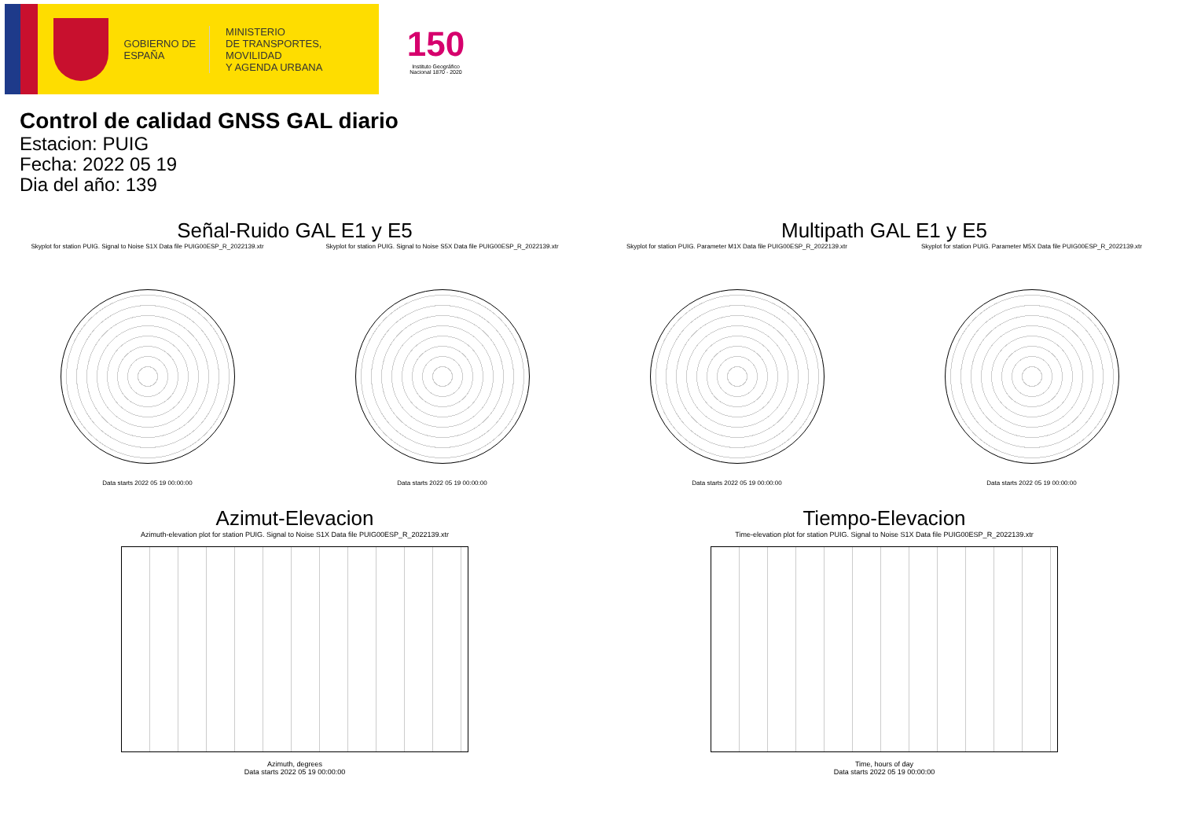GOBIERNO DE ESPAÑA
MINISTERIO
DE TRANSPORTES, MOVILIDAD
Y AGENDA URBANA
150
Instituto Geográfico Nacional 1870 - 2020
Control de calidad GNSS GAL diario
Estacion: PUIG
Fecha: 2022 05 19
Dia del año: 139
Señal-Ruido GAL E1 y E5
Skyplot for station PUIG. Signal to Noise S1X Data file PUIG00ESP_R_2022139.xtr
Data starts 2022 05 19 00:00:00
Skyplot for station PUIG. Signal to Noise S5X Data file PUIG00ESP_R_2022139.xtr
Data starts 2022 05 19 00:00:00
Multipath GAL E1 y E5
Skyplot for station PUIG. Parameter M1X Data file PUIG00ESP_R_2022139.xtr
Data starts 2022 05 19 00:00:00
Skyplot for station PUIG. Parameter M5X Data file PUIG00ESP_R_2022139.xtr
Data starts 2022 05 19 00:00:00
Azimut-Elevacion
Azimuth-elevation plot for station PUIG. Signal to Noise S1X Data file PUIG00ESP_R_2022139.xtr
Azimuth, degrees
Data starts 2022 05 19 00:00:00
Tiempo-Elevacion
Time-elevation plot for station PUIG. Signal to Noise S1X Data file PUIG00ESP_R_2022139.xtr
Time, hours of day
Data starts 2022 05 19 00:00:00